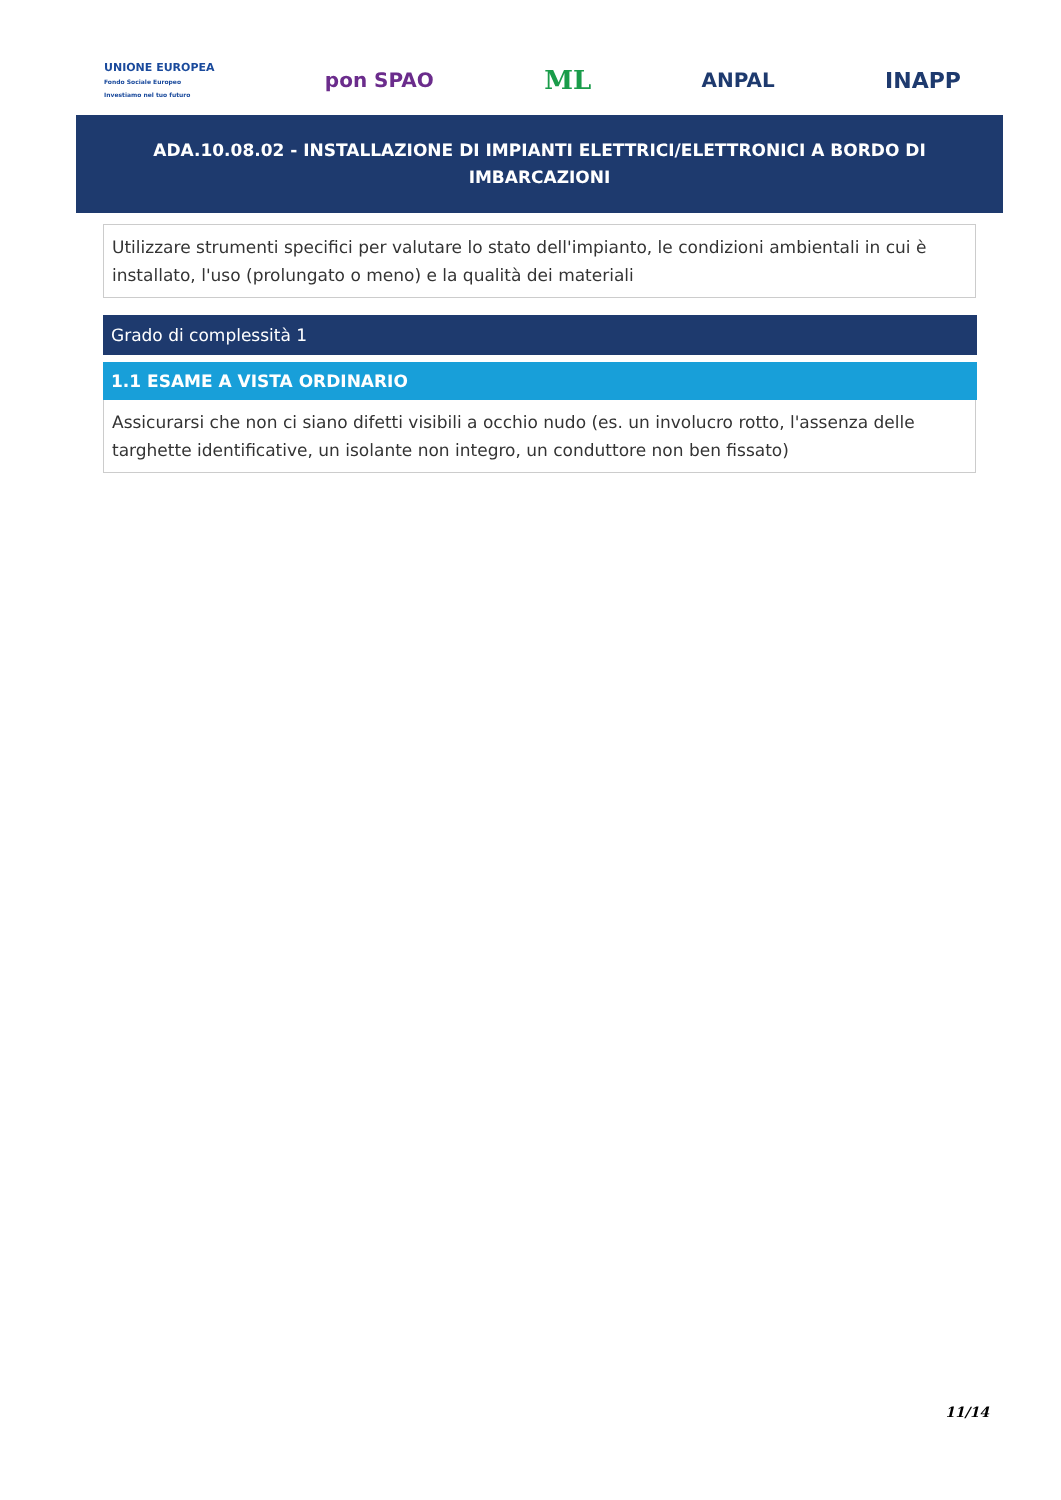UNIONE EUROPEA
Fondo Sociale Europeo
Investiamo nel tuo futuro
pon SPAO ML ANPAL INAPP
ADA.10.08.02 - INSTALLAZIONE DI IMPIANTI ELETTRICI/ELETTRONICI A BORDO DI IMBARCAZIONI
Utilizzare strumenti specifici per valutare lo stato dell'impianto, le condizioni ambientali in cui è installato, l'uso (prolungato o meno) e la qualità dei materiali
Grado di complessità 1
1.1 ESAME A VISTA ORDINARIO
Assicurarsi che non ci siano difetti visibili a occhio nudo (es. un involucro rotto, l'assenza delle targhette identificative, un isolante non integro, un conduttore non ben fissato)
11/14